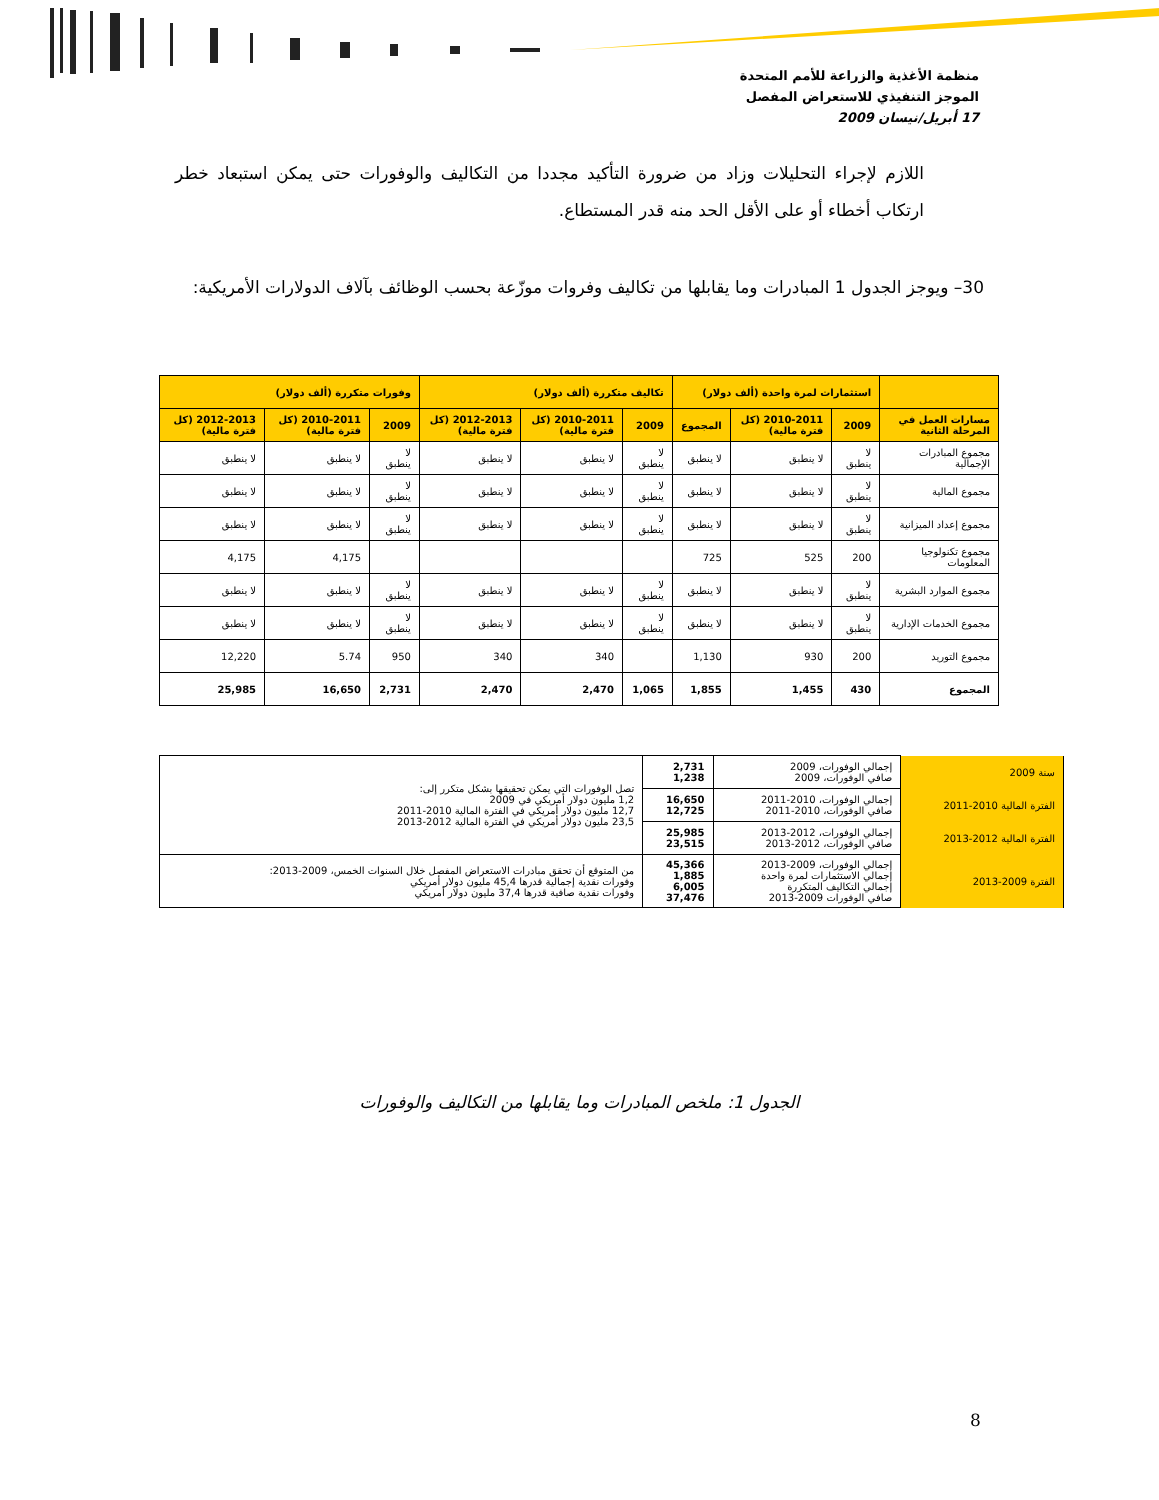منظمة الأغذية والزراعة للأمم المتحدة
الموجز التنفيذي للاستعراض المفصل
17 أبريل/نيسان 2009
اللازم لإجراء التحليلات وزاد من ضرورة التأكيد مجددا من التكاليف والوفورات حتى يمكن استبعاد خطر ارتكاب أخطاء أو على الأقل الحد منه قدر المستطاع.
30– ويوجز الجدول 1 المبادرات وما يقابلها من تكاليف وفروات موزّعة بحسب الوظائف بآلاف الدولارات الأمريكية:
| | استثمارات لمرة واحدة (ألف دولار) | | | تكاليف متكررة (ألف دولار) | | | وفورات متكررة (ألف دولار) | | |
| --- | --- | --- | --- | --- | --- | --- | --- | --- | --- |
| مسارات العمل في المرحلة الثانية | 2009 | 2010-2011 (كل فترة مالية) | المجموع | 2009 | 2010-2011 (كل فترة مالية) | 2012-2013 (كل فترة مالية) | 2009 | 2010-2011 (كل فترة مالية) | 2012-2013 (كل فترة مالية) |
| مجموع المبادرات الإجمالية | لا ينطبق | لا ينطبق | لا ينطبق | لا ينطبق | لا ينطبق | لا ينطبق | لا ينطبق | لا ينطبق | لا ينطبق |
| مجموع المالية | لا ينطبق | لا ينطبق | لا ينطبق | لا ينطبق | لا ينطبق | لا ينطبق | لا ينطبق | لا ينطبق | لا ينطبق |
| مجموع إعداد الميزانية | لا ينطبق | لا ينطبق | لا ينطبق | لا ينطبق | لا ينطبق | لا ينطبق | لا ينطبق | لا ينطبق | لا ينطبق |
| مجموع تكنولوجيا المعلومات | 200 | 525 | 725 | | | | | 4,175 | 4,175 |
| مجموع الموارد البشرية | لا ينطبق | لا ينطبق | لا ينطبق | لا ينطبق | لا ينطبق | لا ينطبق | لا ينطبق | لا ينطبق | لا ينطبق |
| مجموع الخدمات الإدارية | لا ينطبق | لا ينطبق | لا ينطبق | لا ينطبق | لا ينطبق | لا ينطبق | لا ينطبق | لا ينطبق | لا ينطبق |
| مجموع التوريد | 200 | 930 | 1,130 | | 340 | 340 | 950 | 5.74 | 12,220 |
| المجموع | 430 | 1,455 | 1,855 | 1,065 | 2,470 | 2,470 | 2,731 | 16,650 | 25,985 |
| سنة 2009 | إجمالي الوفورات، 2009 صافي الوفورات، 2009 | 2,731 1,238 | تصل الوفورات التي يمكن تحقيقها بشكل متكرر إلى: 1,2 مليون دولار أمريكي في 2009 12,7 مليون دولار أمريكي في الفترة المالية 2010-2011 23,5 مليون دولار أمريكي في الفترة المالية 2012-2013 |
| الفترة المالية 2010-2011 | إجمالي الوفورات، 2010-2011 صافي الوفورات، 2010-2011 | 16,650 12,725 | |
| الفترة المالية 2012-2013 | إجمالي الوفورات، 2012-2013 صافي الوفورات، 2012-2013 | 25,985 23,515 | |
| الفترة 2009-2013 | إجمالي الوفورات، 2009-2013 إجمالي الاستثمارات لمرة واحدة إجمالي التكاليف المتكررة صافي الوفورات 2009-2013 | 45,366 1,885 6,005 37,476 | من المتوقع أن تحقق مبادرات الاستعراض المفصل خلال السنوات الخمس، 2009-2013: وفورات نقدية إجمالية قدرها 45,4 مليون دولار أمريكي وفورات نقدية صافية قدرها 37,4 مليون دولار أمريكي |
الجدول 1: ملخص المبادرات وما يقابلها من التكاليف والوفورات
8